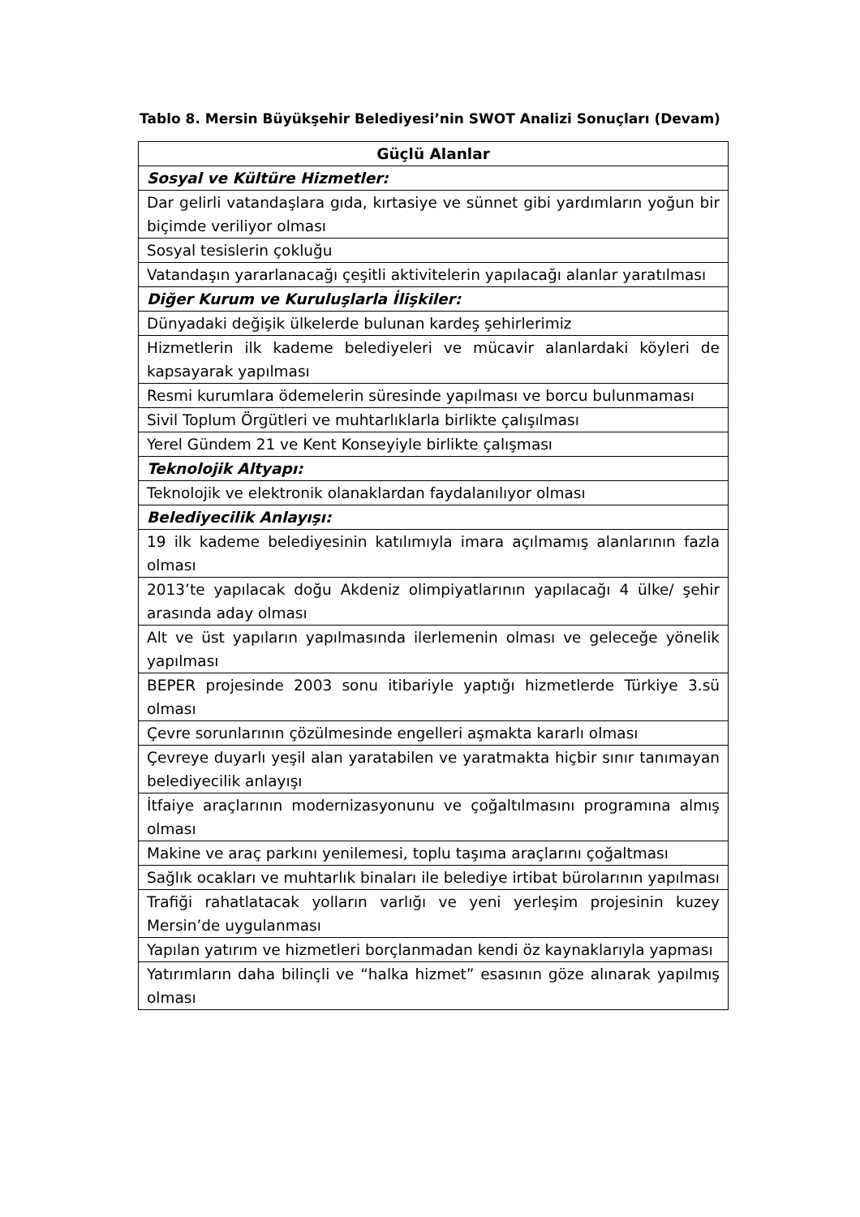Tablo 8. Mersin Büyükşehir Belediyesi’nin SWOT Analizi Sonuçları (Devam)
| Güçlü Alanlar |
| --- |
| Sosyal ve Kültüre Hizmetler: |
| Dar gelirli vatandaşlara gıda, kırtasiye ve sünnet gibi yardımların yoğun bir biçimde veriliyor olması |
| Sosyal tesislerin çokluğu |
| Vatandaşın yararlanacağı çeşitli aktivitelerin yapılacağı alanlar yaratılması |
| Diğer Kurum ve Kuruluşlarla İlişkiler: |
| Dünyadaki değişik ülkelerde bulunan kardeş şehirlerimiz |
| Hizmetlerin ilk kademe belediyeleri ve mücavir alanlardaki köyleri de kapsayarak yapılması |
| Resmi kurumlara ödemelerin süresinde yapılması ve borcu bulunmaması |
| Sivil Toplum Örgütleri ve muhtarlıklarla birlikte çalışılması |
| Yerel Gündem 21 ve Kent Konseyiyle birlikte çalışması |
| Teknolojik Altyapı: |
| Teknolojik ve elektronik olanaklardan faydalanılıyor olması |
| Belediyecilik Anlayışı: |
| 19 ilk kademe belediyesinin katılımıyla imara açılmamış alanlarının fazla olması |
| 2013’te yapılacak doğu Akdeniz olimpiyatlarının yapılacağı 4 ülke/ şehir arasında aday olması |
| Alt ve üst yapıların yapılmasında ilerlemenin olması ve geleceğe yönelik yapılması |
| BEPER projesinde 2003 sonu itibariyle yaptığı hizmetlerde Türkiye 3.sü olması |
| Çevre sorunlarının çözülmesinde engelleri aşmakta kararlı olması |
| Çevreye duyarlı yeşil alan yaratabilen ve yaratmakta hiçbir sınır tanımayan belediyecilik anlayışı |
| İtfaiye araçlarının modernizasyonunu ve çoğaltılmasını programına almış olması |
| Makine ve araç parkını yenilemesi, toplu taşıma araçlarını çoğaltması |
| Sağlık ocakları ve muhtarlık binaları ile belediye irtibat bürolarının yapılması |
| Trafiği rahatlatacak yolların varlığı ve yeni yerleşim projesinin kuzey Mersin’de uygulanması |
| Yapılan yatırım ve hizmetleri borçlanmadan kendi öz kaynaklarıyla yapması |
| Yatırımların daha bilinçli ve “halka hizmet” esasının göze alınarak yapılmış olması |